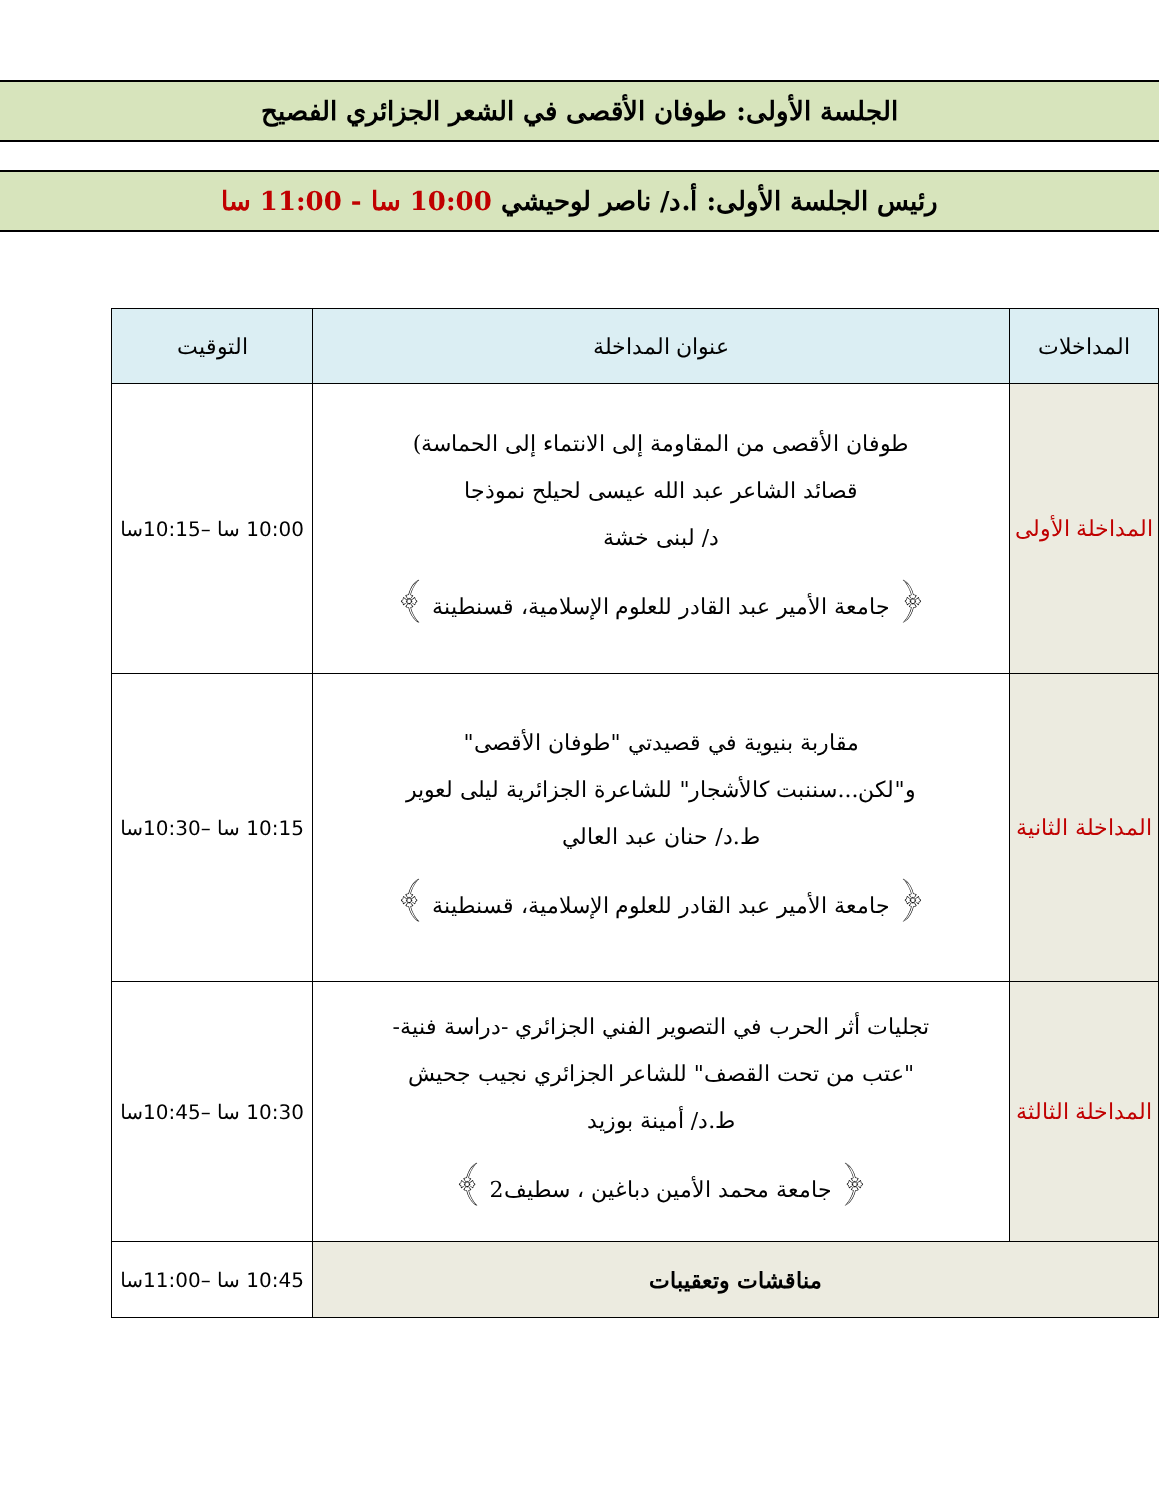الجلسة الأولى: طوفان الأقصى في الشعر الجزائري الفصيح
رئيس الجلسة الأولى: أ.د/ ناصر لوحيشي 10:00 سا - 11:00 سا
| المداخلات | عنوان المداخلة | التوقيت |
| --- | --- | --- |
| المداخلة الأولى | طوفان الأقصى من المقاومة إلى الانتماء إلى الحماسة) قصائد الشاعر عبد الله عيسى لحيلح نموذجا د/ لبنى خشة ﴿ جامعة الأمير عبد القادر للعلوم الإسلامية، قسنطينة ﴾ | 10:00 سا –10:15سا |
| المداخلة الثانية | مقاربة بنيوية في قصيدتي "طوفان الأقصى" و"لكن...سننبت كالأشجار" للشاعرة الجزائرية ليلى لعوير ط.د/ حنان عبد العالي ﴿ جامعة الأمير عبد القادر للعلوم الإسلامية، قسنطينة ﴾ | 10:15 سا –10:30سا |
| المداخلة الثالثة | تجليات أثر الحرب في التصوير الفني الجزائري -دراسة فنية- "عتب من تحت القصف" للشاعر الجزائري نجيب جحيش ط.د/ أمينة بوزيد ﴿ جامعة محمد الأمين دباغين ، سطيف2 ﴾ | 10:30 سا –10:45سا |
| مناقشات وتعقيبات | | 10:45 سا –11:00سا |